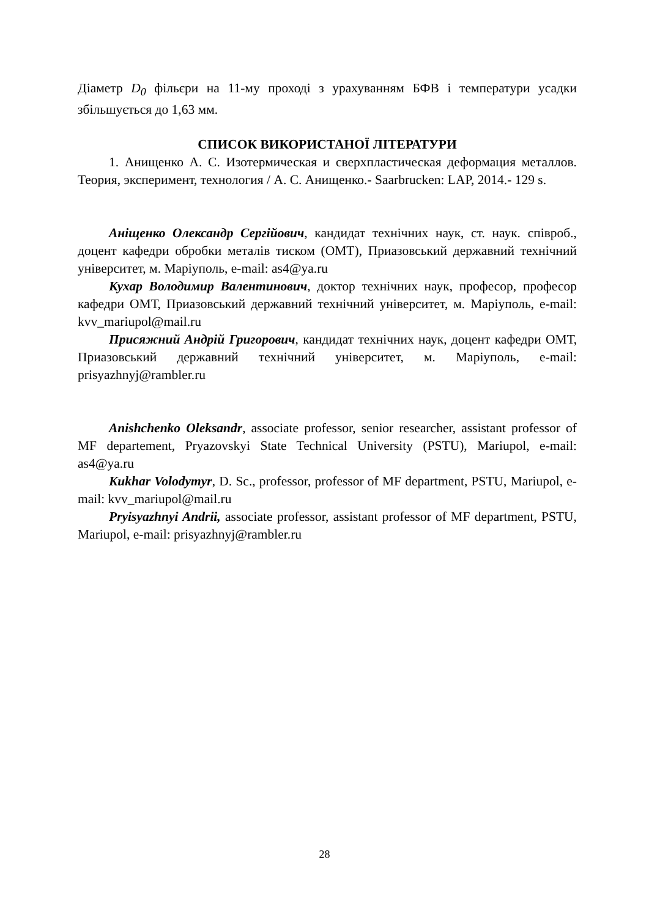Діаметр D<sub>0</sub> фільєри на 11-му проході з урахуванням БФВ і температури усадки збільшується до 1,63 мм.
СПИСОК ВИКОРИСТАНОЇ ЛІТЕРАТУРИ
1. Анищенко А. С. Изотермическая и сверхпластическая деформация металлов. Теория, эксперимент, технология / А. С. Анищенко.- Saarbrucken: LAP, 2014.- 129 s.
Аніщенко Олександр Сергійович, кандидат технічних наук, ст. наук. співроб., доцент кафедри обробки металів тиском (ОМТ), Приазовський державний технічний університет, м. Маріуполь, e-mail: as4@ya.ru
Кухар Володимир Валентинович, доктор технічних наук, професор, професор кафедри ОМТ, Приазовський державний технічний університет, м. Маріуполь, e-mail: kvv_mariupol@mail.ru
Присяжний Андрій Григорович, кандидат технічних наук, доцент кафедри ОМТ, Приазовський державний технічний університет, м. Маріуполь, e-mail: prisyazhnyj@rambler.ru
Anishchenko Oleksandr, associate professor, senior researcher, assistant professor of MF departement, Pryazovskyi State Technical University (PSTU), Mariupol, e-mail: as4@ya.ru
Kukhar Volodymyr, D. Sc., professor, professor of MF department, PSTU, Mariupol, e-mail: kvv_mariupol@mail.ru
Pryisyazhnyi Andrii, associate professor, assistant professor of MF department, PSTU, Mariupol, e-mail: prisyazhnyj@rambler.ru
28